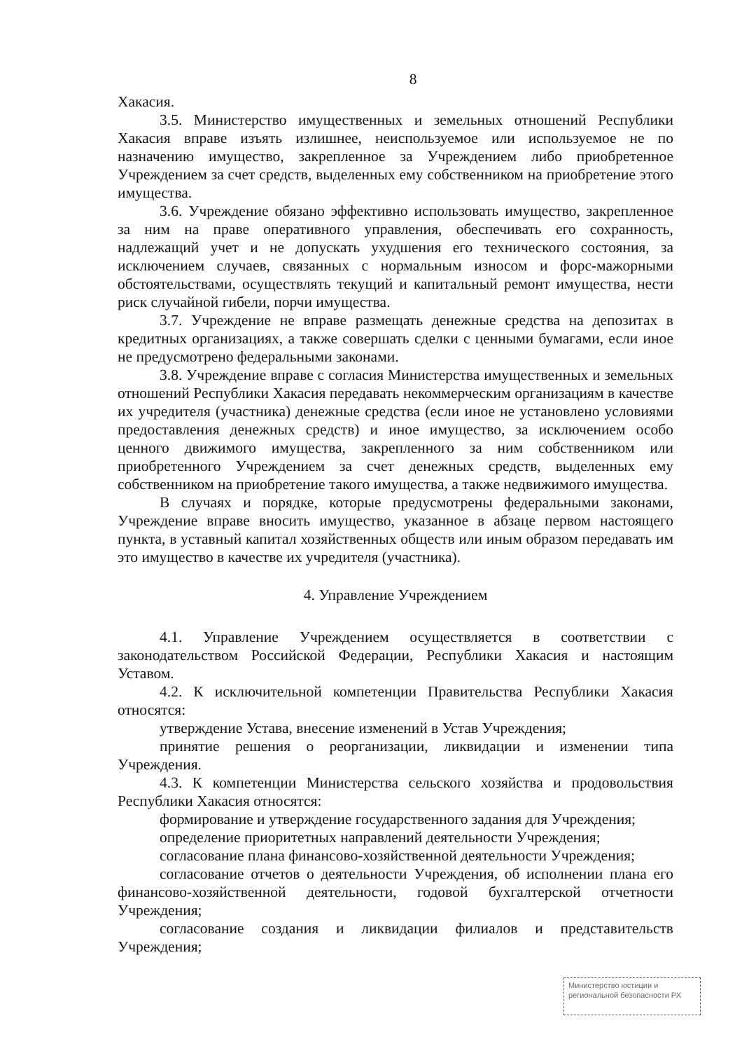8
Хакасия.
3.5. Министерство имущественных и земельных отношений Республики Хакасия вправе изъять излишнее, неиспользуемое или используемое не по назначению имущество, закрепленное за Учреждением либо приобретенное Учреждением за счет средств, выделенных ему собственником на приобретение этого имущества.
3.6. Учреждение обязано эффективно использовать имущество, закрепленное за ним на праве оперативного управления, обеспечивать его сохранность, надлежащий учет и не допускать ухудшения его технического состояния, за исключением случаев, связанных с нормальным износом и форс-мажорными обстоятельствами, осуществлять текущий и капитальный ремонт имущества, нести риск случайной гибели, порчи имущества.
3.7. Учреждение не вправе размещать денежные средства на депозитах в кредитных организациях, а также совершать сделки с ценными бумагами, если иное не предусмотрено федеральными законами.
3.8. Учреждение вправе с согласия Министерства имущественных и земельных отношений Республики Хакасия передавать некоммерческим организациям в качестве их учредителя (участника) денежные средства (если иное не установлено условиями предоставления денежных средств) и иное имущество, за исключением особо ценного движимого имущества, закрепленного за ним собственником или приобретенного Учреждением за счет денежных средств, выделенных ему собственником на приобретение такого имущества, а также недвижимого имущества.
В случаях и порядке, которые предусмотрены федеральными законами, Учреждение вправе вносить имущество, указанное в абзаце первом настоящего пункта, в уставный капитал хозяйственных обществ или иным образом передавать им это имущество в качестве их учредителя (участника).
4. Управление Учреждением
4.1. Управление Учреждением осуществляется в соответствии с законодательством Российской Федерации, Республики Хакасия и настоящим Уставом.
4.2. К исключительной компетенции Правительства Республики Хакасия относятся:
утверждение Устава, внесение изменений в Устав Учреждения;
принятие решения о реорганизации, ликвидации и изменении типа Учреждения.
4.3. К компетенции Министерства сельского хозяйства и продовольствия Республики Хакасия относятся:
формирование и утверждение государственного задания для Учреждения;
определение приоритетных направлений деятельности Учреждения;
согласование плана финансово-хозяйственной деятельности Учреждения;
согласование отчетов о деятельности Учреждения, об исполнении плана его финансово-хозяйственной деятельности, годовой бухгалтерской отчетности Учреждения;
согласование создания и ликвидации филиалов и представительств Учреждения;
Министерство юстиции и региональной безопасности РХ